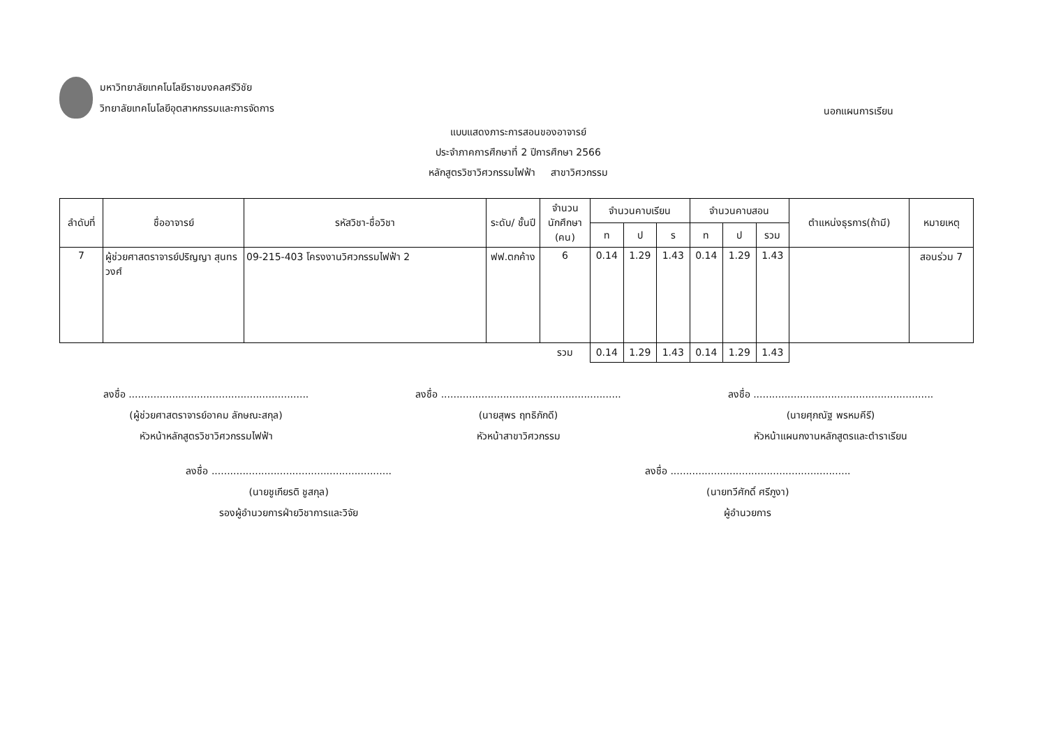มหาวิทยาลัยเทคโนโลยีราชมงคลศรีวิชัย
วิทยาลัยเทคโนโลยีอุตสาหกรรมและการจัดการ
นอกแผนการเรียน
แบบแสดงภาระการสอนของอาจารย์
ประจำภาคการศึกษาที่ 2 ปีการศึกษา 2566
หลักสูตรวิชาวิศวกรรมไฟฟ้า สาขาวิศวกรรม
| ลำดับที่ | ชื่ออาจารย์ | รหัสวิชา-ชื่อวิชา | ระดับ/ ชั้นปี | จำนวนนักศึกษา (คน) | จำนวนคาบเรียน | | | จำนวนคาบสอน | | | ตำแหน่งธุรการ(ถ้ามี) | หมายเหตุ |
| --- | --- | --- | --- | --- | --- | --- | --- | --- | --- | --- | --- | --- |
| | | | | | ท | ป | ร | ท | ป | รวม | | |
| 7 | ผู้ช่วยศาสตราจารย์ปริญญา สุนทรวงศ์ | 09-215-403 โครงงานวิศวกรรมไฟฟ้า 2 | ฟฟ.ตกค้าง | 6 | 0.14 | 1.29 | 1.43 | 0.14 | 1.29 | 1.43 | | สอนร่วม 7 |
| | | | | รวม | 0.14 | 1.29 | 1.43 | 0.14 | 1.29 | 1.43 | | |
ลงชื่อ ..........................................................
(ผู้ช่วยศาสตราจารย์อาคม ลักษณะสกุล)
หัวหน้าหลักสูตรวิชาวิศวกรรมไฟฟ้า
ลงชื่อ ..........................................................
(นายสุพร ฤทธิภักดี)
หัวหน้าสาขาวิศวกรรม
ลงชื่อ ..........................................................
(นายศุภณัฐ พรหมคีรี)
หัวหน้าแผนกงานหลักสูตรและตำราเรียน
ลงชื่อ ..........................................................
(นายชูเกียรติ ชูสกุล)
รองผู้อำนวยการฝ่ายวิชาการและวิจัย
ลงชื่อ ..........................................................
(นายทวีศักดิ์ ศรีภูงา)
ผู้อำนวยการ